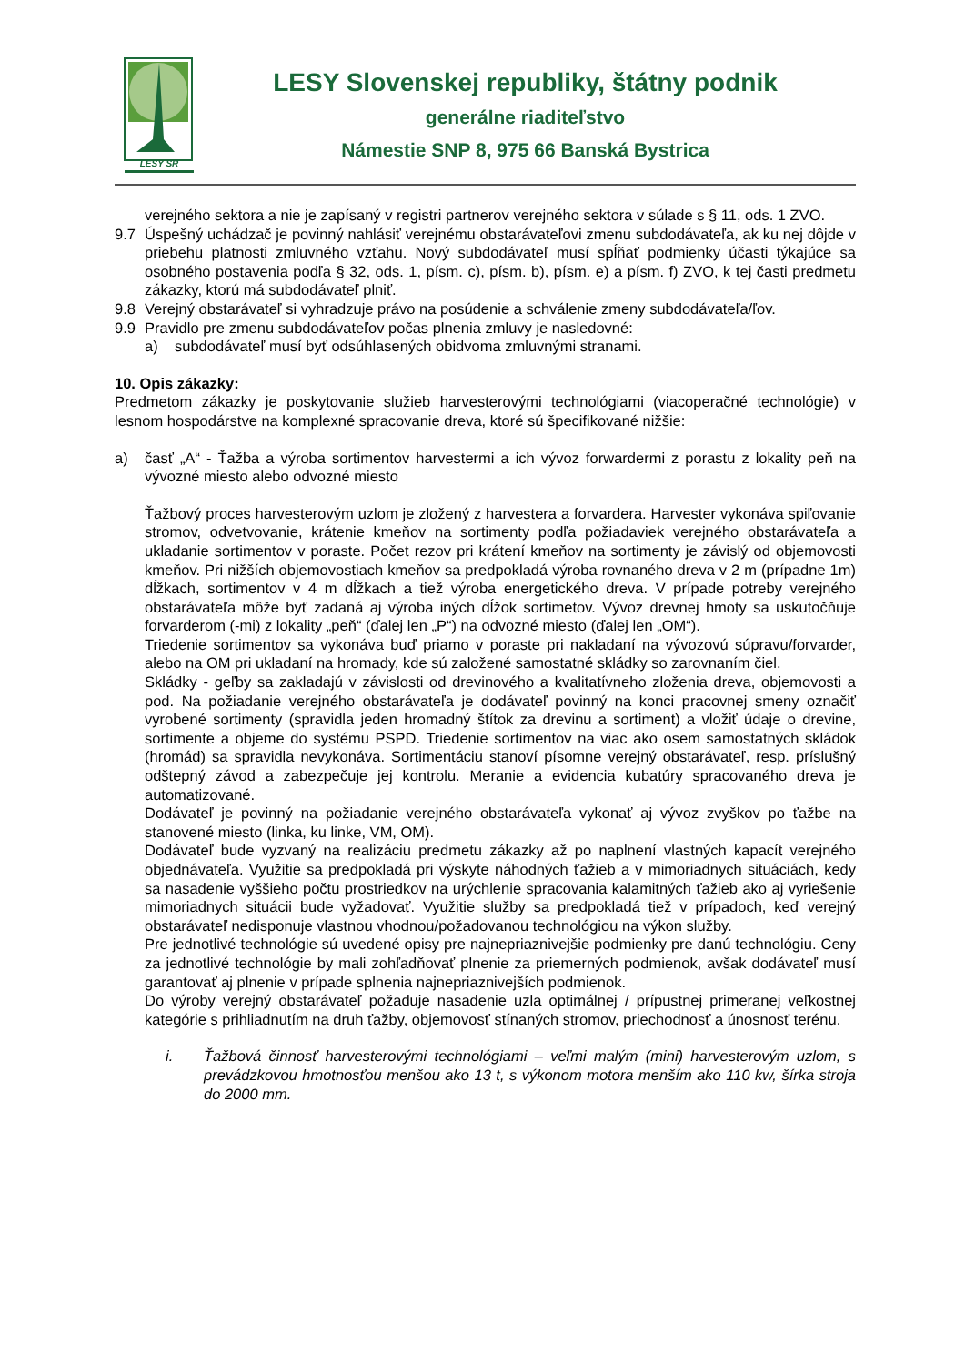LESY SR
LESY Slovenskej republiky, štátny podnik
generálne riaditeľstvo
Námestie SNP 8, 975 66 Banská Bystrica
verejného sektora a nie je zapísaný v registri partnerov verejného sektora v súlade s § 11, ods. 1 ZVO.
9.7 Úspešný uchádzač je povinný nahlásiť verejnému obstarávateľovi zmenu subdodávateľa, ak ku nej dôjde v priebehu platnosti zmluvného vzťahu. Nový subdodávateľ musí spĺňať podmienky účasti týkajúce sa osobného postavenia podľa § 32, ods. 1, písm. c), písm. b), písm. e) a písm. f) ZVO, k tej časti predmetu zákazky, ktorú má subdodávateľ plniť.
9.8 Verejný obstarávateľ si vyhradzuje právo na posúdenie a schválenie zmeny subdodávateľa/ľov.
9.9 Pravidlo pre zmenu subdodávateľov počas plnenia zmluvy je nasledovné:
a) subdodávateľ musí byť odsúhlasených obidvoma zmluvnými stranami.
10. Opis zákazky:
Predmetom zákazky je poskytovanie služieb harvesterovými technológiami (viacoperačné technológie) v lesnom hospodárstve na komplexné spracovanie dreva, ktoré sú špecifikované nižšie:
a) časť „A“ - Ťažba a výroba sortimentov harvestermi a ich vývoz forwardermi z porastu z lokality peň na vývozné miesto alebo odvozné miesto
Ťažbový proces harvesterovým uzlom je zložený z harvestera a forvardera. Harvester vykonáva spiľovanie stromov, odvetvovanie, krátenie kmeňov na sortimenty podľa požiadaviek verejného obstarávateľa a ukladanie sortimentov v poraste. Počet rezov pri krátení kmeňov na sortimenty je závislý od objemovosti kmeňov. Pri nižších objemovostiach kmeňov sa predpokladá výroba rovnaného dreva v 2 m (prípadne 1m) dĺžkach, sortimentov v 4 m dĺžkach a tiež výroba energetického dreva. V prípade potreby verejného obstarávateľa môže byť zadaná aj výroba iných dĺžok sortimetov. Vývoz drevnej hmoty sa uskutočňuje forvarderom (-mi) z lokality „peň“ (ďalej len „P“) na odvozné miesto (ďalej len „OM“).
Triedenie sortimentov sa vykonáva buď priamo v poraste pri nakladaní na vývozovú súpravu/forvarder, alebo na OM pri ukladaní na hromady, kde sú založené samostatné skládky so zarovnaním čiel.
Skládky - geľby sa zakladajú v závislosti od drevinového a kvalitatívneho zloženia dreva, objemovosti a pod. Na požiadanie verejného obstarávateľa je dodávateľ povinný na konci pracovnej smeny označiť vyrobené sortimenty (spravidla jeden hromadný štítok za drevinu a sortiment) a vložiť údaje o drevine, sortimente a objeme do systému PSPD. Triedenie sortimentov na viac ako osem samostatných skládok (hromád) sa spravidla nevykonáva. Sortimentáciu stanoví písomne verejný obstarávateľ, resp. príslušný odštepný závod a zabezpečuje jej kontrolu. Meranie a evidencia kubatúry spracovaného dreva je automatizované.
Dodávateľ je povinný na požiadanie verejného obstarávateľa vykonať aj vývoz zvyškov po ťažbe na stanovené miesto (linka, ku linke, VM, OM).
Dodávateľ bude vyzvaný na realizáciu predmetu zákazky až po naplnení vlastných kapacít verejného objednávateľa. Využitie sa predpokladá pri výskyte náhodných ťažieb a v mimoriadnych situáciách, kedy sa nasadenie vyššieho počtu prostriedkov na urýchlenie spracovania kalamitných ťažieb ako aj vyriešenie mimoriadnych situácii bude vyžadovať. Využitie služby sa predpokladá tiež v prípadoch, keď verejný obstarávateľ nedisponuje vlastnou vhodnou/požadovanou technológiou na výkon služby.
Pre jednotlivé technológie sú uvedené opisy pre najnepriaznivejšie podmienky pre danú technológiu. Ceny za jednotlivé technológie by mali zohľadňovať plnenie za priemerných podmienok, avšak dodávateľ musí garantovať aj plnenie v prípade splnenia najnepriaznivejších podmienok.
Do výroby verejný obstarávateľ požaduje nasadenie uzla optimálnej / prípustnej primeranej veľkostnej kategórie s prihliadnutím na druh ťažby, objemovosť stínaných stromov, priechodnosť a únosnosť terénu.
i. Ťažbová činnosť harvesterovými technológiami – veľmi malým (mini) harvesterovým uzlom, s prevádzkovou hmotnosťou menšou ako 13 t, s výkonom motora menším ako 110 kw, šírka stroja do 2000 mm.